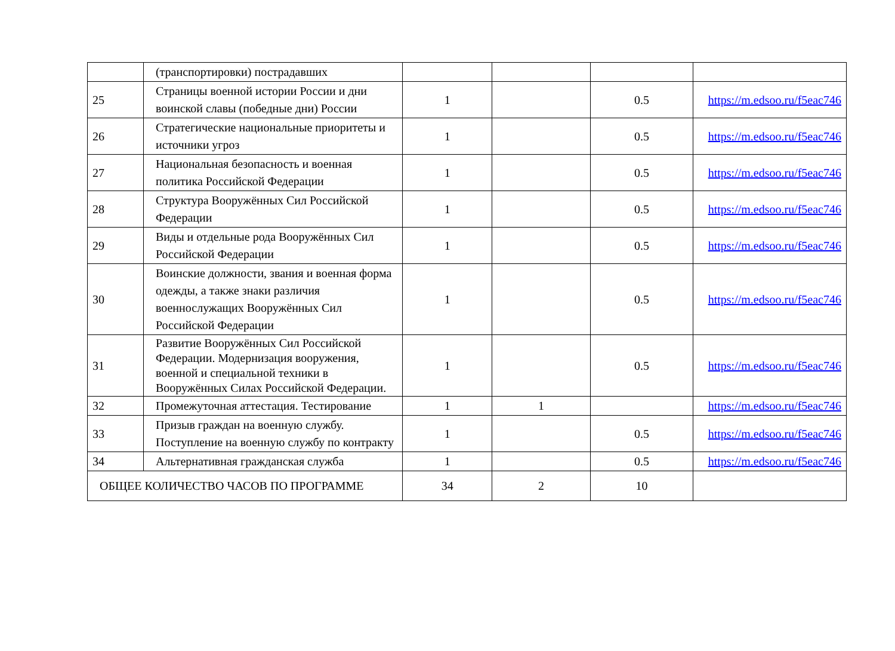| | (транспортировки) пострадавших | | | | |
| 25 | Страницы военной истории России и дни воинской славы (победные дни) России | 1 | | 0.5 | https://m.edsoo.ru/f5eac746 |
| 26 | Стратегические национальные приоритеты и источники угроз | 1 | | 0.5 | https://m.edsoo.ru/f5eac746 |
| 27 | Национальная безопасность и военная политика Российской Федерации | 1 | | 0.5 | https://m.edsoo.ru/f5eac746 |
| 28 | Структура Вооружённых Сил Российской Федерации | 1 | | 0.5 | https://m.edsoo.ru/f5eac746 |
| 29 | Виды и отдельные рода Вооружённых Сил Российской Федерации | 1 | | 0.5 | https://m.edsoo.ru/f5eac746 |
| 30 | Воинские должности, звания и военная форма одежды, а также знаки различия военнослужащих Вооружённых Сил Российской Федерации | 1 | | 0.5 | https://m.edsoo.ru/f5eac746 |
| 31 | Развитие Вооружённых Сил Российской Федерации. Модернизация вооружения, военной и специальной техники в Вооружённых Силах Российской Федерации. | 1 | | 0.5 | https://m.edsoo.ru/f5eac746 |
| 32 | Промежуточная аттестация. Тестирование | 1 | 1 | | https://m.edsoo.ru/f5eac746 |
| 33 | Призыв граждан на военную службу. Поступление на военную службу по контракту | 1 | | 0.5 | https://m.edsoo.ru/f5eac746 |
| 34 | Альтернативная гражданская служба | 1 | | 0.5 | https://m.edsoo.ru/f5eac746 |
| ОБЩЕЕ КОЛИЧЕСТВО ЧАСОВ ПО ПРОГРАММЕ | | 34 | 2 | 10 | |